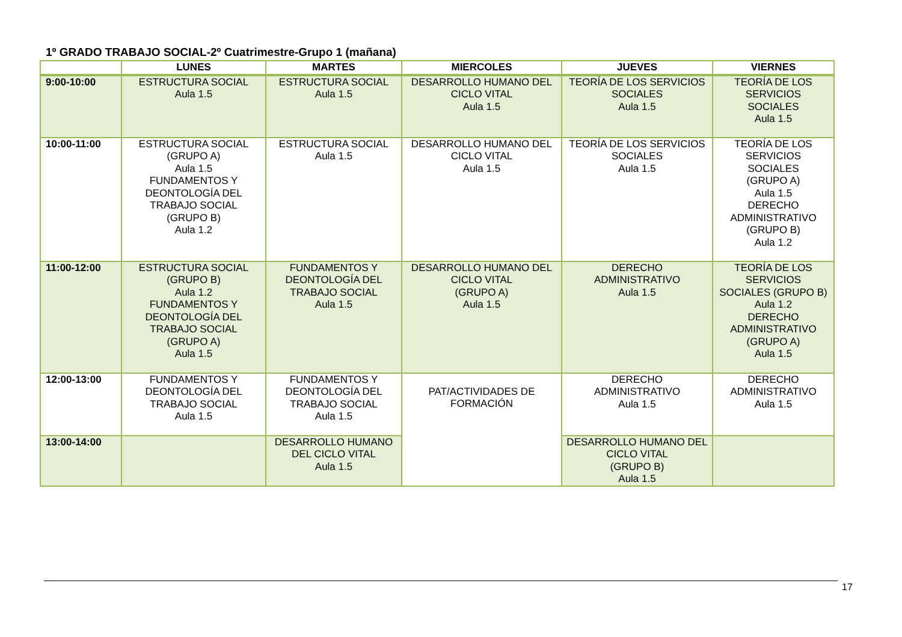1º GRADO TRABAJO SOCIAL-2º Cuatrimestre-Grupo 1 (mañana)
| | LUNES | MARTES | MIERCOLES | JUEVES | VIERNES |
| --- | --- | --- | --- | --- | --- |
| 9:00-10:00 | ESTRUCTURA SOCIAL Aula 1.5 | ESTRUCTURA SOCIAL Aula 1.5 | DESARROLLO HUMANO DEL CICLO VITAL Aula 1.5 | TEORÍA DE LOS SERVICIOS SOCIALES Aula 1.5 | TEORÍA DE LOS SERVICIOS SOCIALES Aula 1.5 |
| 10:00-11:00 | ESTRUCTURA SOCIAL (GRUPO A) Aula 1.5 FUNDAMENTOS Y DEONTOLOGÍA DEL TRABAJO SOCIAL (GRUPO B) Aula 1.2 | ESTRUCTURA SOCIAL Aula 1.5 | DESARROLLO HUMANO DEL CICLO VITAL Aula 1.5 | TEORÍA DE LOS SERVICIOS SOCIALES Aula 1.5 | TEORÍA DE LOS SERVICIOS SOCIALES (GRUPO A) Aula 1.5 DERECHO ADMINISTRATIVO (GRUPO B) Aula 1.2 |
| 11:00-12:00 | ESTRUCTURA SOCIAL (GRUPO B) Aula 1.2 FUNDAMENTOS Y DEONTOLOGÍA DEL TRABAJO SOCIAL (GRUPO A) Aula 1.5 | FUNDAMENTOS Y DEONTOLOGÍA DEL TRABAJO SOCIAL Aula 1.5 | DESARROLLO HUMANO DEL CICLO VITAL (GRUPO A) Aula 1.5 | DERECHO ADMINISTRATIVO Aula 1.5 | TEORÍA DE LOS SERVICIOS SOCIALES (GRUPO B) Aula 1.2 DERECHO ADMINISTRATIVO (GRUPO A) Aula 1.5 |
| 12:00-13:00 | FUNDAMENTOS Y DEONTOLOGÍA DEL TRABAJO SOCIAL Aula 1.5 | FUNDAMENTOS Y DEONTOLOGÍA DEL TRABAJO SOCIAL Aula 1.5 | PAT/ACTIVIDADES DE FORMACIÓN | DERECHO ADMINISTRATIVO Aula 1.5 | DERECHO ADMINISTRATIVO Aula 1.5 |
| 13:00-14:00 | | DESARROLLO HUMANO DEL CICLO VITAL Aula 1.5 | | DESARROLLO HUMANO DEL CICLO VITAL (GRUPO B) Aula 1.5 | |
17